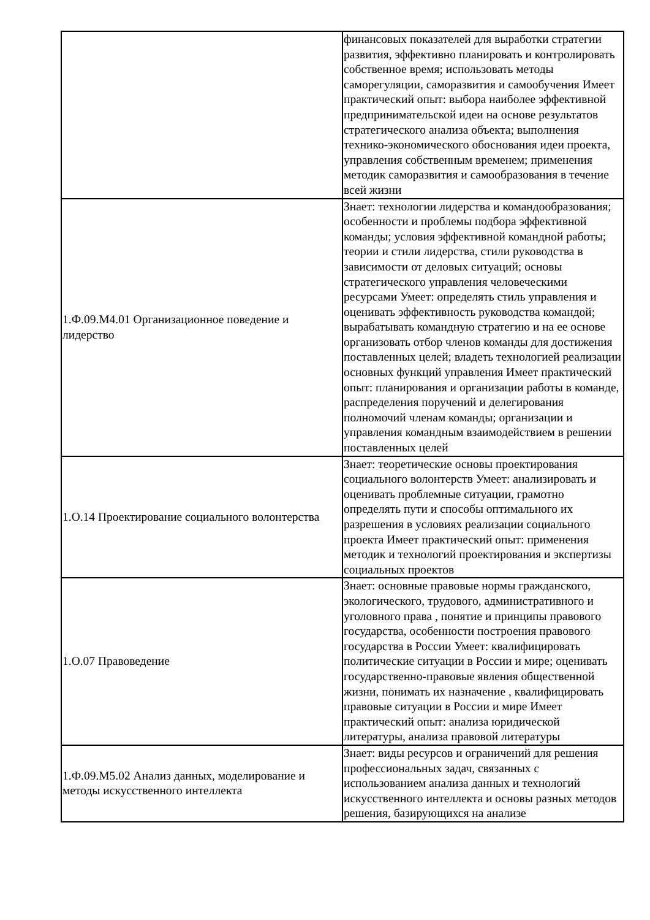| | финансовых показателей для выработки стратегии развития, эффективно планировать и контролировать собственное время; использовать методы саморегуляции, саморазвития и самообучения Имеет практический опыт: выбора наиболее эффективной предпринимательской идеи на основе результатов стратегического анализа объекта; выполнения технико-экономического обоснования идеи проекта, управления собственным временем; применения методик саморазвития и самообразования в течение всей жизни |
| 1.Ф.09.М4.01 Организационное поведение и лидерство | Знает: технологии лидерства и командообразования; особенности и проблемы подбора эффективной команды; условия эффективной командной работы; теории и стили лидерства, стили руководства в зависимости от деловых ситуаций; основы стратегического управления человеческими ресурсами Умеет: определять стиль управления и оценивать эффективность руководства командой; вырабатывать командную стратегию и на ее основе организовать отбор членов команды для достижения поставленных целей; владеть технологией реализации основных функций управления Имеет практический опыт: планирования и организации работы в команде, распределения поручений и делегирования полномочий членам команды; организации и управления командным взаимодействием в решении поставленных целей |
| 1.О.14 Проектирование социального волонтерства | Знает: теоретические основы проектирования социального волонтерств Умеет: анализировать и оценивать проблемные ситуации, грамотно определять пути и способы оптимального их разрешения в условиях реализации социального проекта Имеет практический опыт: применения методик и технологий проектирования и экспертизы социальных проектов |
| 1.О.07 Правоведение | Знает: основные правовые нормы гражданского, экологического, трудового, административного и уголовного права , понятие и принципы правового государства, особенности построения правового государства в России Умеет: квалифицировать политические ситуации в России и мире; оценивать государственно-правовые явления общественной жизни, понимать их назначение , квалифицировать правовые ситуации в России и мире Имеет практический опыт: анализа юридической литературы, анализа правовой литературы |
| 1.Ф.09.М5.02 Анализ данных, моделирование и методы искусственного интеллекта | Знает: виды ресурсов и ограничений для решения профессиональных задач, связанных с использованием анализа данных и технологий искусственного интеллекта и основы разных методов решения, базирующихся на анализе |